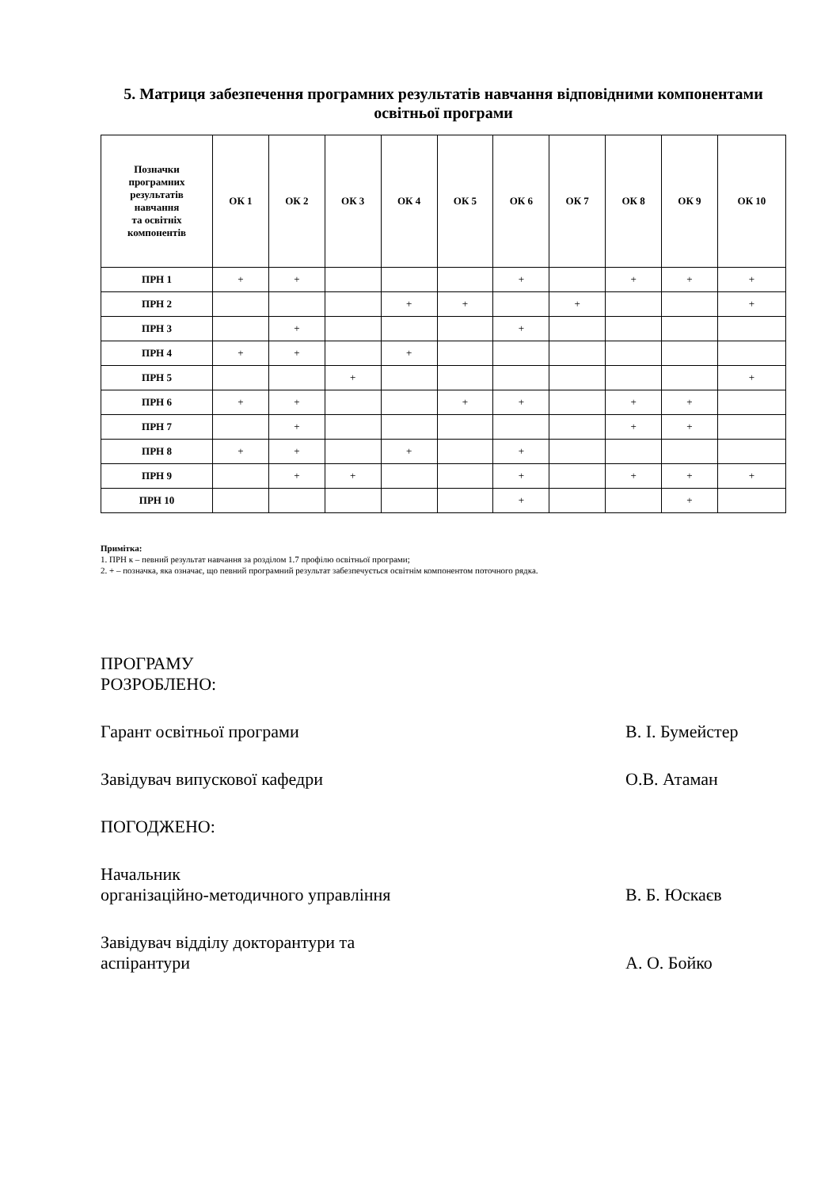5. Матриця забезпечення програмних результатів навчання відповідними компонентами освітньої програми
| Позначки програмних результатів навчання та освітніх компонентів | ОК 1 | ОК 2 | ОК 3 | ОК 4 | ОК 5 | ОК 6 | ОК 7 | ОК 8 | ОК 9 | ОК 10 |
| --- | --- | --- | --- | --- | --- | --- | --- | --- | --- | --- |
| ПРН 1 | + | + | | | | + | | + | + | + |
| ПРН 2 | | | | + | + | | + | | | + |
| ПРН 3 | | + | | | | + | | | | |
| ПРН 4 | + | + | | + | | | | | | |
| ПРН 5 | | | + | | | | | | | + |
| ПРН 6 | + | + | | | + | + | | + | + | |
| ПРН 7 | | + | | | | | | + | + | |
| ПРН 8 | + | + | | + | | + | | | | |
| ПРН 9 | | + | + | | | + | | + | + | + |
| ПРН 10 | | | | | | + | | | + | |
Примітка:
1. ПРН к – певний результат навчання за розділом 1.7 профілю освітньої програми;
2. + – позначка, яка означає, що певний програмний результат забезпечується освітнім компонентом поточного рядка.
ПРОГРАМУ РОЗРОБЛЕНО:
Гарант освітньої програми В. І. Бумейстер
Завідувач випускової кафедри О.В. Атаман
ПОГОДЖЕНО:
Начальник
організаційно-методичного управління В. Б. Юскаєв
Завідувач відділу докторантури та
аспірантури А. О. Бойко